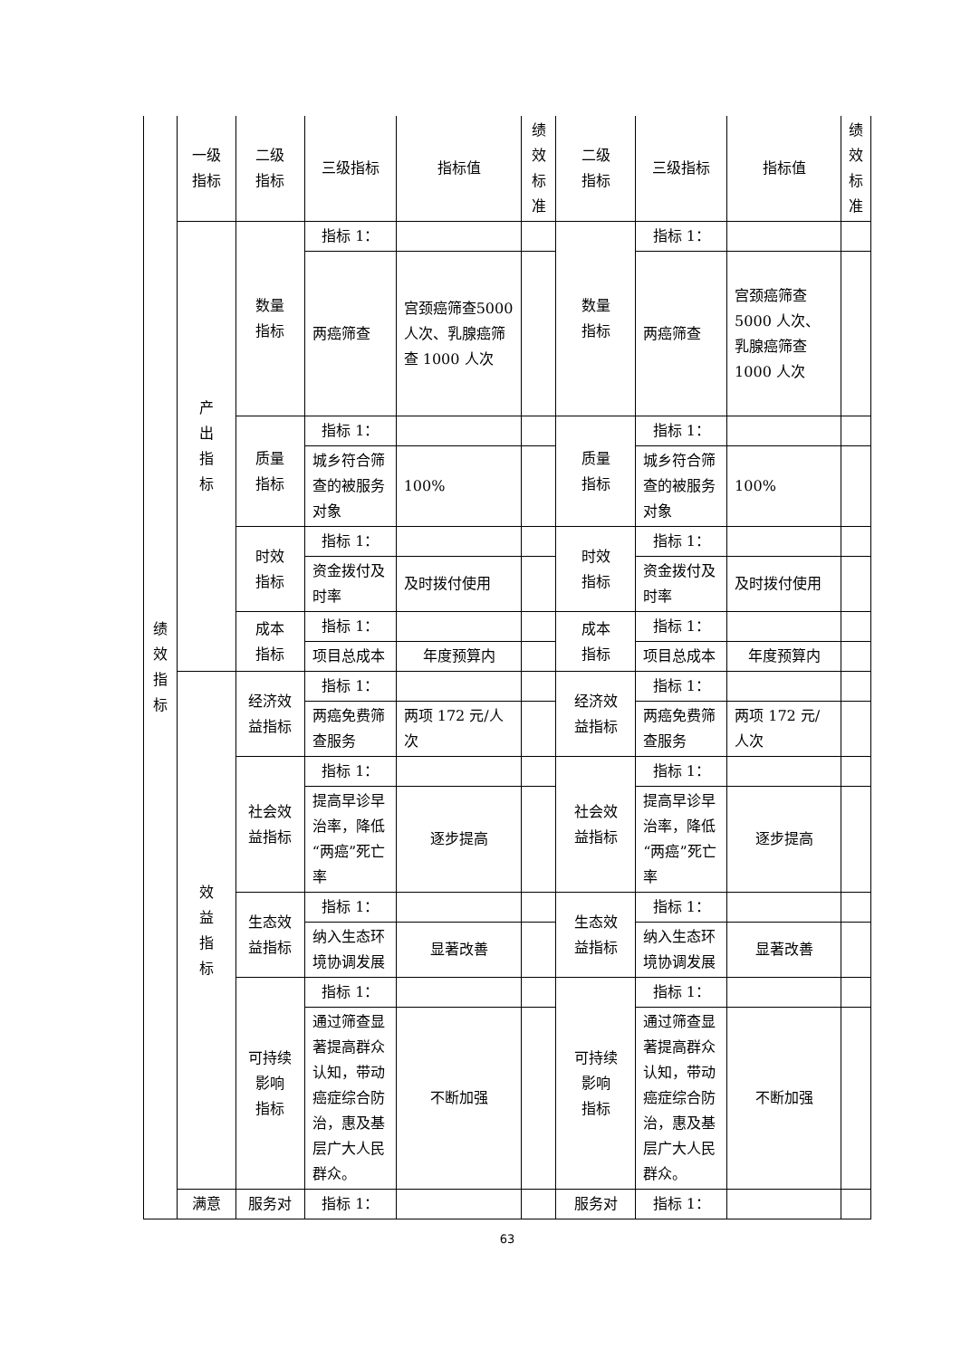| 绩 效 指 标 | 一级 指标 | 二级 指标 | 三级指标 | 指标值 | 绩 效 标 准 | 二级 指标 | 三级指标 | 指标值 | 绩 效 标 准 |
| | 产 出 指 标 | 数量 指标 | 指标 1： | | | 数量 指标 | 指标 1： | | |
| | | | 两癌筛查 | 宫颈癌筛查5000 人次、乳腺癌筛查 1000 人次 | | | 两癌筛查 | 宫颈癌筛查5000 人次、乳腺癌筛查 1000 人次 | |
| | | 质量 指标 | 指标 1： | | | 质量 指标 | 指标 1： | | |
| | | | 城乡符合筛查的被服务对象 | 100% | | | 城乡符合筛查的被服务对象 | 100% | |
| | | 时效 指标 | 指标 1： | | | 时效 指标 | 指标 1： | | |
| | | | 资金拨付及时率 | 及时拨付使用 | | | 资金拨付及时率 | 及时拨付使用 | |
| | | 成本 指标 | 指标 1： | | | 成本 指标 | 指标 1： | | |
| | | | 项目总成本 | 年度预算内 | | | 项目总成本 | 年度预算内 | |
| | 效 益 指 标 | 经济效 益指标 | 指标 1： | | | 经济效 益指标 | 指标 1： | | |
| | | | 两癌免费筛查服务 | 两项 172 元/人次 | | | 两癌免费筛查服务 | 两项 172 元/人次 | |
| | | 社会效 益指标 | 指标 1： | | | 社会效 益指标 | 指标 1： | | |
| | | | 提高早诊早治率，降低“两癌”死亡率 | 逐步提高 | | | 提高早诊早治率，降低“两癌”死亡率 | 逐步提高 | |
| | | 生态效 益指标 | 指标 1： | | | 生态效 益指标 | 指标 1： | | |
| | | | 纳入生态环境协调发展 | 显著改善 | | | 纳入生态环境协调发展 | 显著改善 | |
| | | 可持续 影响 指标 | 指标 1： | | | 可持续 影响 指标 | 指标 1： | | |
| | | | 通过筛查显著提高群众认知，带动癌症综合防治，惠及基层广大人民群众。 | 不断加强 | | | 通过筛查显著提高群众认知，带动癌症综合防治，惠及基层广大人民群众。 | 不断加强 | |
| | 满意 | 服务对 | 指标 1： | | | 服务对 | 指标 1： | | |
63